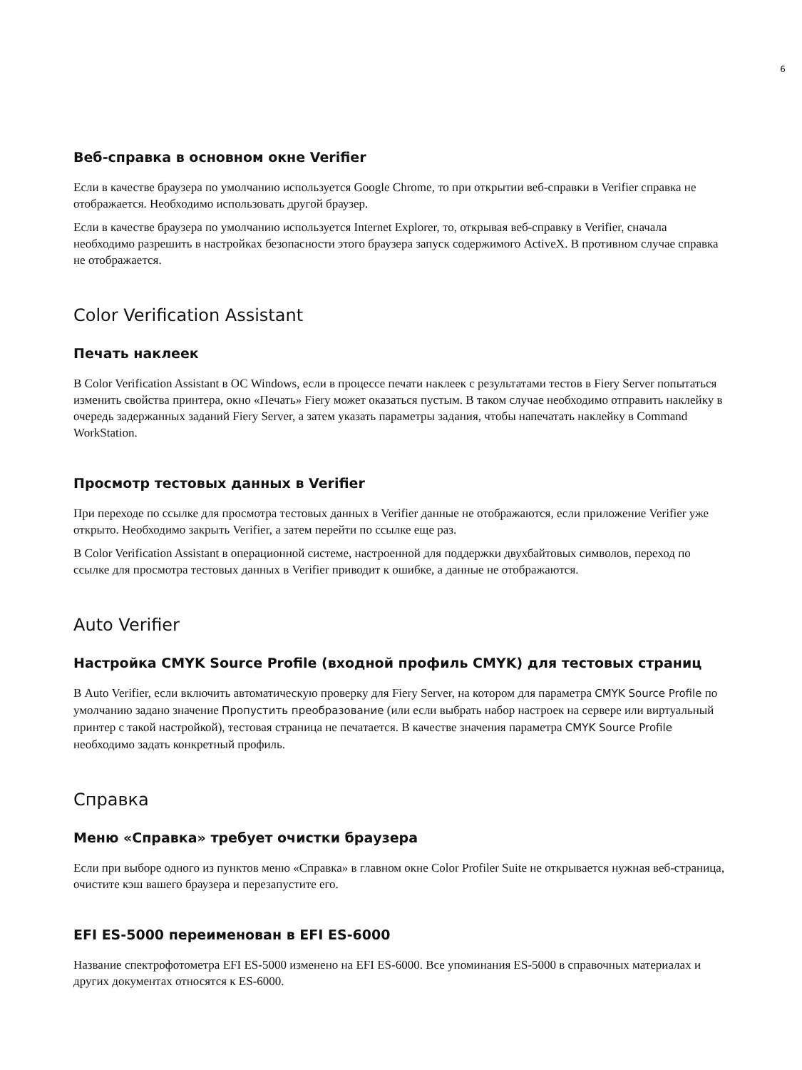6
Веб-справка в основном окне Verifier
Если в качестве браузера по умолчанию используется Google Chrome, то при открытии веб-справки в Verifier справка не отображается. Необходимо использовать другой браузер.
Если в качестве браузера по умолчанию используется Internet Explorer, то, открывая веб-справку в Verifier, сначала необходимо разрешить в настройках безопасности этого браузера запуск содержимого ActiveX. В противном случае справка не отображается.
Color Verification Assistant
Печать наклеек
В Color Verification Assistant в ОС Windows, если в процессе печати наклеек с результатами тестов в Fiery Server попытаться изменить свойства принтера, окно «Печать» Fiery может оказаться пустым. В таком случае необходимо отправить наклейку в очередь задержанных заданий Fiery Server, а затем указать параметры задания, чтобы напечатать наклейку в Command WorkStation.
Просмотр тестовых данных в Verifier
При переходе по ссылке для просмотра тестовых данных в Verifier данные не отображаются, если приложение Verifier уже открыто. Необходимо закрыть Verifier, а затем перейти по ссылке еще раз.
В Color Verification Assistant в операционной системе, настроенной для поддержки двухбайтовых символов, переход по ссылке для просмотра тестовых данных в Verifier приводит к ошибке, а данные не отображаются.
Auto Verifier
Настройка CMYK Source Profile (входной профиль CMYK) для тестовых страниц
В Auto Verifier, если включить автоматическую проверку для Fiery Server, на котором для параметра CMYK Source Profile по умолчанию задано значение Пропустить преобразование (или если выбрать набор настроек на сервере или виртуальный принтер с такой настройкой), тестовая страница не печатается. В качестве значения параметра CMYK Source Profile необходимо задать конкретный профиль.
Справка
Меню «Справка» требует очистки браузера
Если при выборе одного из пунктов меню «Справка» в главном окне Color Profiler Suite не открывается нужная веб-страница, очистите кэш вашего браузера и перезапустите его.
EFI ES-5000 переименован в EFI ES-6000
Название спектрофотометра EFI ES-5000 изменено на EFI ES-6000. Все упоминания ES-5000 в справочных материалах и других документах относятся к ES-6000.